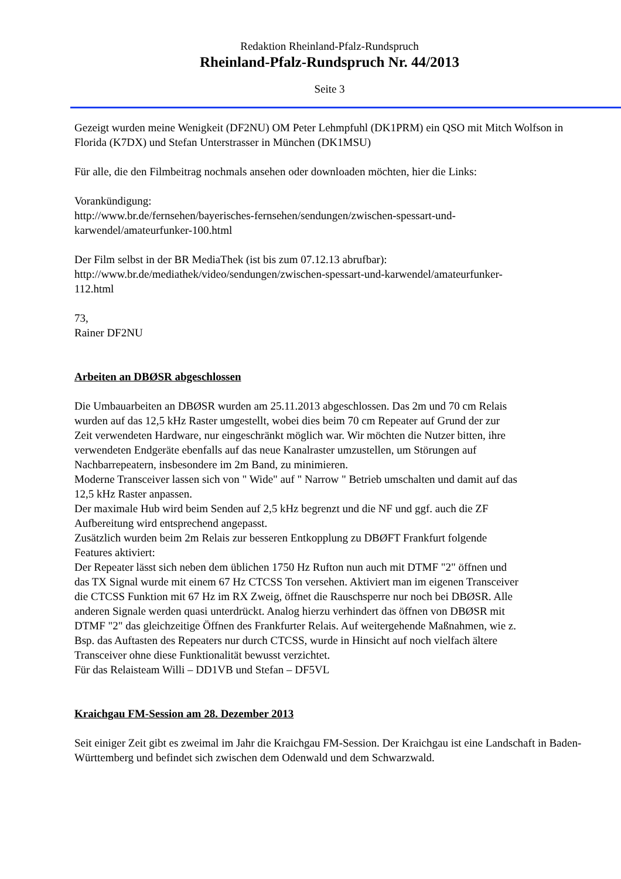Redaktion Rheinland-Pfalz-Rundspruch
Rheinland-Pfalz-Rundspruch Nr. 44/2013
Seite 3
Gezeigt wurden meine Wenigkeit (DF2NU) OM Peter Lehmpfuhl (DK1PRM) ein QSO mit Mitch Wolfson in Florida (K7DX) und Stefan Unterstrasser in München (DK1MSU)
Für alle, die den Filmbeitrag nochmals ansehen oder downloaden möchten, hier die Links:
Vorankündigung:
http://www.br.de/fernsehen/bayerisches-fernsehen/sendungen/zwischen-spessart-und-
karwendel/amateurfunker-100.html
Der Film selbst in der BR MediaThek (ist bis zum 07.12.13 abrufbar):
http://www.br.de/mediathek/video/sendungen/zwischen-spessart-und-karwendel/amateurfunker-
112.html
73,
Rainer DF2NU
Arbeiten an DBØSR abgeschlossen
Die Umbauarbeiten an DBØSR wurden am 25.11.2013 abgeschlossen. Das 2m und 70 cm Relais wurden auf das 12,5 kHz Raster umgestellt, wobei dies beim 70 cm Repeater auf Grund der zur Zeit verwendeten Hardware, nur eingeschränkt möglich war. Wir möchten die Nutzer bitten, ihre verwendeten Endgeräte ebenfalls auf das neue Kanalraster umzustellen, um Störungen auf Nachbarrepeatern, insbesondere im 2m Band, zu minimieren.
Moderne Transceiver lassen sich von " Wide" auf " Narrow " Betrieb umschalten und damit auf das 12,5 kHz Raster anpassen.
Der maximale Hub wird beim Senden auf 2,5 kHz begrenzt und die NF und ggf. auch die ZF Aufbereitung wird entsprechend angepasst.
Zusätzlich wurden beim 2m Relais zur besseren Entkopplung zu DBØFT Frankfurt folgende Features aktiviert:
Der Repeater lässt sich neben dem üblichen 1750 Hz Rufton nun auch mit DTMF "2" öffnen und das TX Signal wurde mit einem 67 Hz CTCSS Ton versehen. Aktiviert man im eigenen Transceiver die CTCSS Funktion mit 67 Hz im RX Zweig, öffnet die Rauschsperre nur noch bei DBØSR. Alle anderen Signale werden quasi unterdrückt. Analog hierzu verhindert das öffnen von DBØSR mit DTMF "2" das gleichzeitige Öffnen des Frankfurter Relais. Auf weitergehende Maßnahmen, wie z. Bsp. das Auftasten des Repeaters nur durch CTCSS, wurde in Hinsicht auf noch vielfach ältere Transceiver ohne diese Funktionalität bewusst verzichtet.
Für das Relaisteam Willi – DD1VB und Stefan – DF5VL
Kraichgau FM-Session am 28. Dezember 2013
Seit einiger Zeit gibt es zweimal im Jahr die Kraichgau FM-Session. Der Kraichgau ist eine Landschaft in Baden-Württemberg und befindet sich zwischen dem Odenwald und dem Schwarzwald.